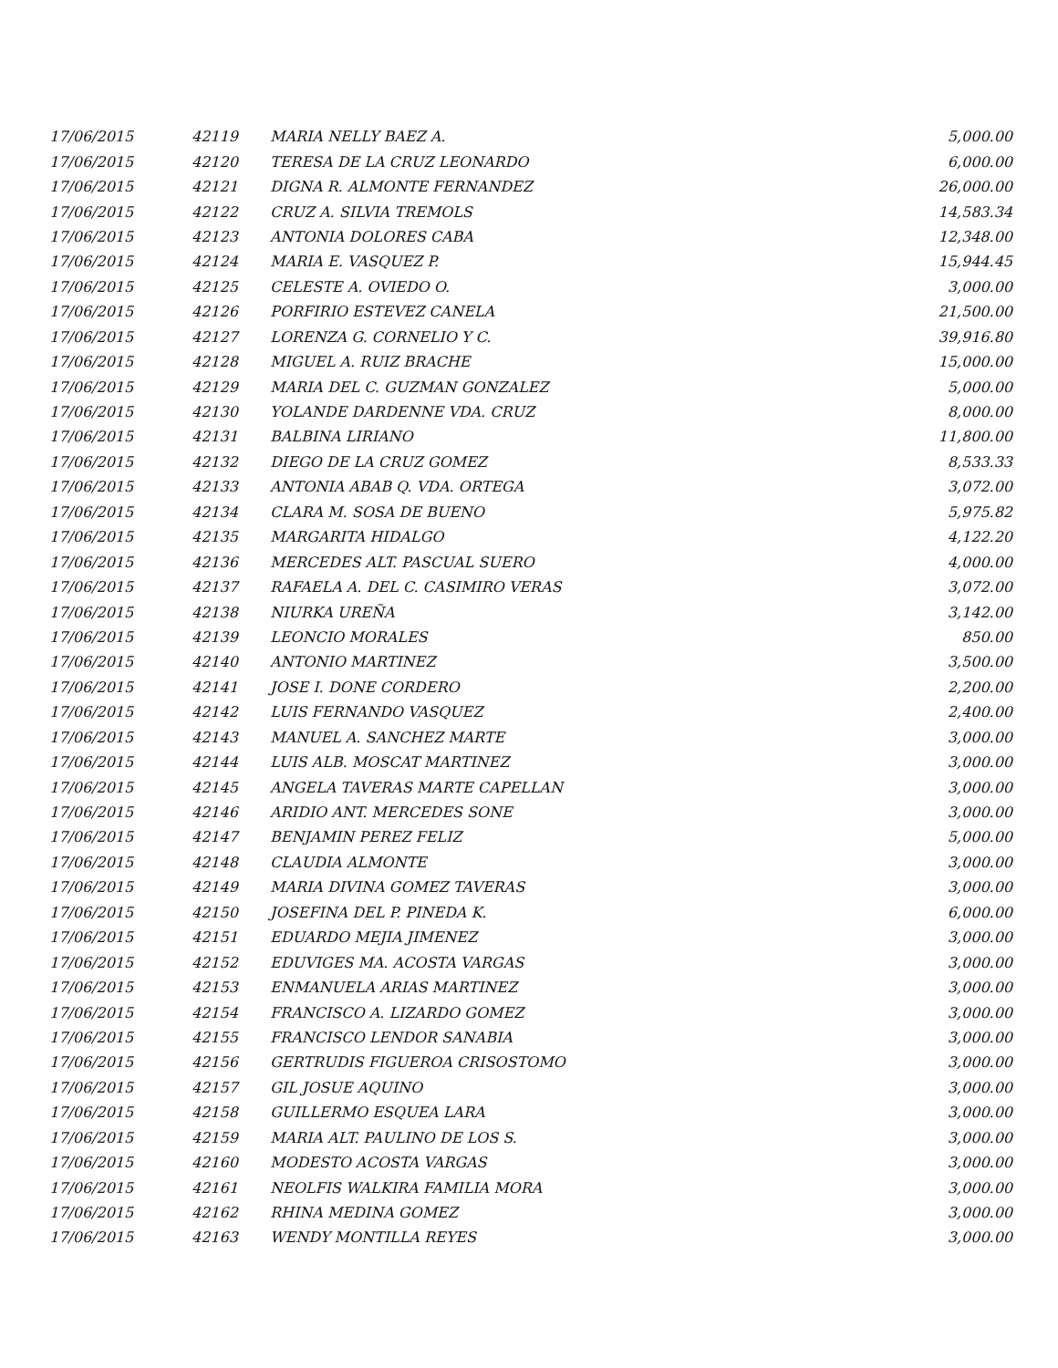| 17/06/2015 | 42119 | MARIA NELLY BAEZ A. | 5,000.00 |
| 17/06/2015 | 42120 | TERESA DE LA CRUZ LEONARDO | 6,000.00 |
| 17/06/2015 | 42121 | DIGNA R. ALMONTE FERNANDEZ | 26,000.00 |
| 17/06/2015 | 42122 | CRUZ A. SILVIA TREMOLS | 14,583.34 |
| 17/06/2015 | 42123 | ANTONIA DOLORES CABA | 12,348.00 |
| 17/06/2015 | 42124 | MARIA E. VASQUEZ P. | 15,944.45 |
| 17/06/2015 | 42125 | CELESTE A. OVIEDO O. | 3,000.00 |
| 17/06/2015 | 42126 | PORFIRIO ESTEVEZ CANELA | 21,500.00 |
| 17/06/2015 | 42127 | LORENZA G. CORNELIO Y C. | 39,916.80 |
| 17/06/2015 | 42128 | MIGUEL A. RUIZ BRACHE | 15,000.00 |
| 17/06/2015 | 42129 | MARIA DEL C. GUZMAN GONZALEZ | 5,000.00 |
| 17/06/2015 | 42130 | YOLANDE DARDENNE VDA. CRUZ | 8,000.00 |
| 17/06/2015 | 42131 | BALBINA LIRIANO | 11,800.00 |
| 17/06/2015 | 42132 | DIEGO DE LA CRUZ GOMEZ | 8,533.33 |
| 17/06/2015 | 42133 | ANTONIA ABAB Q. VDA. ORTEGA | 3,072.00 |
| 17/06/2015 | 42134 | CLARA M. SOSA DE BUENO | 5,975.82 |
| 17/06/2015 | 42135 | MARGARITA HIDALGO | 4,122.20 |
| 17/06/2015 | 42136 | MERCEDES ALT. PASCUAL SUERO | 4,000.00 |
| 17/06/2015 | 42137 | RAFAELA A. DEL C. CASIMIRO VERAS | 3,072.00 |
| 17/06/2015 | 42138 | NIURKA UREÑA | 3,142.00 |
| 17/06/2015 | 42139 | LEONCIO MORALES | 850.00 |
| 17/06/2015 | 42140 | ANTONIO MARTINEZ | 3,500.00 |
| 17/06/2015 | 42141 | JOSE I. DONE CORDERO | 2,200.00 |
| 17/06/2015 | 42142 | LUIS FERNANDO VASQUEZ | 2,400.00 |
| 17/06/2015 | 42143 | MANUEL A. SANCHEZ MARTE | 3,000.00 |
| 17/06/2015 | 42144 | LUIS ALB. MOSCAT MARTINEZ | 3,000.00 |
| 17/06/2015 | 42145 | ANGELA TAVERAS MARTE CAPELLAN | 3,000.00 |
| 17/06/2015 | 42146 | ARIDIO ANT. MERCEDES SONE | 3,000.00 |
| 17/06/2015 | 42147 | BENJAMIN PEREZ FELIZ | 5,000.00 |
| 17/06/2015 | 42148 | CLAUDIA ALMONTE | 3,000.00 |
| 17/06/2015 | 42149 | MARIA DIVINA GOMEZ TAVERAS | 3,000.00 |
| 17/06/2015 | 42150 | JOSEFINA DEL P. PINEDA K. | 6,000.00 |
| 17/06/2015 | 42151 | EDUARDO MEJIA JIMENEZ | 3,000.00 |
| 17/06/2015 | 42152 | EDUVIGES MA. ACOSTA VARGAS | 3,000.00 |
| 17/06/2015 | 42153 | ENMANUELA ARIAS MARTINEZ | 3,000.00 |
| 17/06/2015 | 42154 | FRANCISCO A. LIZARDO GOMEZ | 3,000.00 |
| 17/06/2015 | 42155 | FRANCISCO LENDOR SANABIA | 3,000.00 |
| 17/06/2015 | 42156 | GERTRUDIS FIGUEROA CRISOSTOMO | 3,000.00 |
| 17/06/2015 | 42157 | GIL JOSUE AQUINO | 3,000.00 |
| 17/06/2015 | 42158 | GUILLERMO ESQUEA LARA | 3,000.00 |
| 17/06/2015 | 42159 | MARIA ALT. PAULINO DE LOS S. | 3,000.00 |
| 17/06/2015 | 42160 | MODESTO ACOSTA VARGAS | 3,000.00 |
| 17/06/2015 | 42161 | NEOLFIS WALKIRA FAMILIA MORA | 3,000.00 |
| 17/06/2015 | 42162 | RHINA MEDINA GOMEZ | 3,000.00 |
| 17/06/2015 | 42163 | WENDY MONTILLA REYES | 3,000.00 |